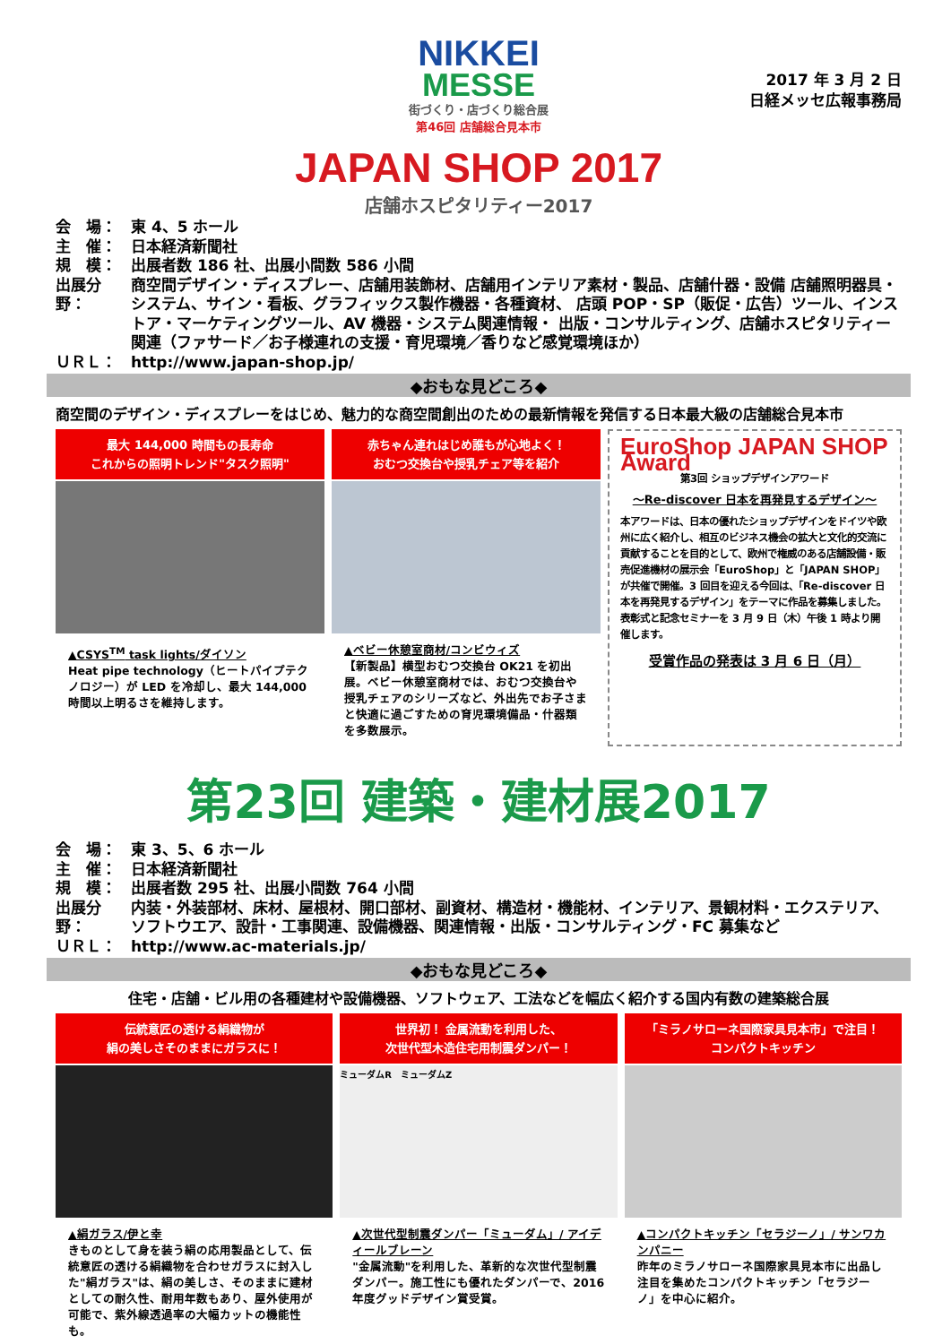2017 年 3 月 2 日
日経メッセ広報事務局
NIKKEI
MESSE
街づくり・店づくり総合展
第46回 店舗総合見本市
JAPAN SHOP 2017
店舗ホスピタリティー2017
会　場： 東 4、5 ホール
主　催： 日本経済新聞社
規　模： 出展者数 186 社、出展小間数 586 小間
出展分野： 商空間デザイン・ディスプレー、店舗用装飾材、店舗用インテリア素材・製品、店舗什器・設備 店舗照明器具・システム、サイン・看板、グラフィックス製作機器・各種資材、 店頭 POP・SP（販促・広告）ツール、インストア・マーケティングツール、AV 機器・システム関連情報・ 出版・コンサルティング、店舗ホスピタリティー関連（ファサード／お子様連れの支援・育児環境／香りなど感覚環境ほか）
ＵＲＬ： http://www.japan-shop.jp/
◆おもな見どころ◆
商空間のデザイン・ディスプレーをはじめ、魅力的な商空間創出のための最新情報を発信する日本最大級の店舗総合見本市
最大 144,000 時間もの長寿命
これからの照明トレンド"タスク照明"
▲CSYS<sup>TM</sup> task lights/ダイソン
Heat pipe technology（ヒートパイプテクノロジー）が LED を冷却し、最大 144,000 時間以上明るさを維持します。
赤ちゃん連れはじめ誰もが心地よく！
おむつ交換台や授乳チェア等を紹介
▲ベビー休憩室商材/コンビウィズ
【新製品】横型おむつ交換台 OK21 を初出展。ベビー休憩室商材では、おむつ交換台や授乳チェアのシリーズなど、外出先でお子さまと快適に過ごすための育児環境備品・什器類を多数展示。
EuroShop JAPAN SHOP Award
第3回 ショップデザインアワード
～Re-discover 日本を再発見するデザイン～
本アワードは、日本の優れたショップデザインをドイツや欧州に広く紹介し、相互のビジネス機会の拡大と文化的交流に貢献することを目的として、欧州で権威のある店舗設備・販売促進機材の展示会「EuroShop」と「JAPAN SHOP」が共催で開催。3 回目を迎える今回は、「Re-discover 日本を再発見するデザイン」をテーマに作品を募集しました。表彰式と記念セミナーを 3 月 9 日（木）午後 1 時より開催します。
受賞作品の発表は 3 月 6 日（月）
第23回 建築・建材展2017
会　場： 東 3、5、6 ホール
主　催： 日本経済新聞社
規　模： 出展者数 295 社、出展小間数 764 小間
出展分野： 内装・外装部材、床材、屋根材、開口部材、副資材、構造材・機能材、インテリア、景観材料・エクステリア、 ソフトウエア、設計・工事関連、設備機器、関連情報・出版・コンサルティング・FC 募集など
ＵＲＬ： http://www.ac-materials.jp/
◆おもな見どころ◆
住宅・店舗・ビル用の各種建材や設備機器、ソフトウェア、工法などを幅広く紹介する国内有数の建築総合展
伝統意匠の透ける絹織物が
絹の美しさそのままにガラスに！
▲絹ガラス/伊と幸
きものとして身を装う絹の応用製品として、伝統意匠の透ける絹織物を合わせガラスに封入した"絹ガラス"は、絹の美しさ、そのままに建材としての耐久性、耐用年数もあり、屋外使用が可能で、紫外線透過率の大幅カットの機能性も。
世界初！ 金属流動を利用した、
次世代型木造住宅用制震ダンパー！
ミューダムR　ミューダムZ
▲次世代型制震ダンパー「ミューダム」/ アイディールブレーン
"金属流動"を利用した、革新的な次世代型制震ダンパー。施工性にも優れたダンパーで、2016 年度グッドデザイン賞受賞。
「ミラノサローネ国際家具見本市」で注目！
コンパクトキッチン
▲コンパクトキッチン「セラジーノ」/ サンワカンパニー
昨年のミラノサローネ国際家具見本市に出品し注目を集めたコンパクトキッチン「セラジーノ」を中心に紹介。